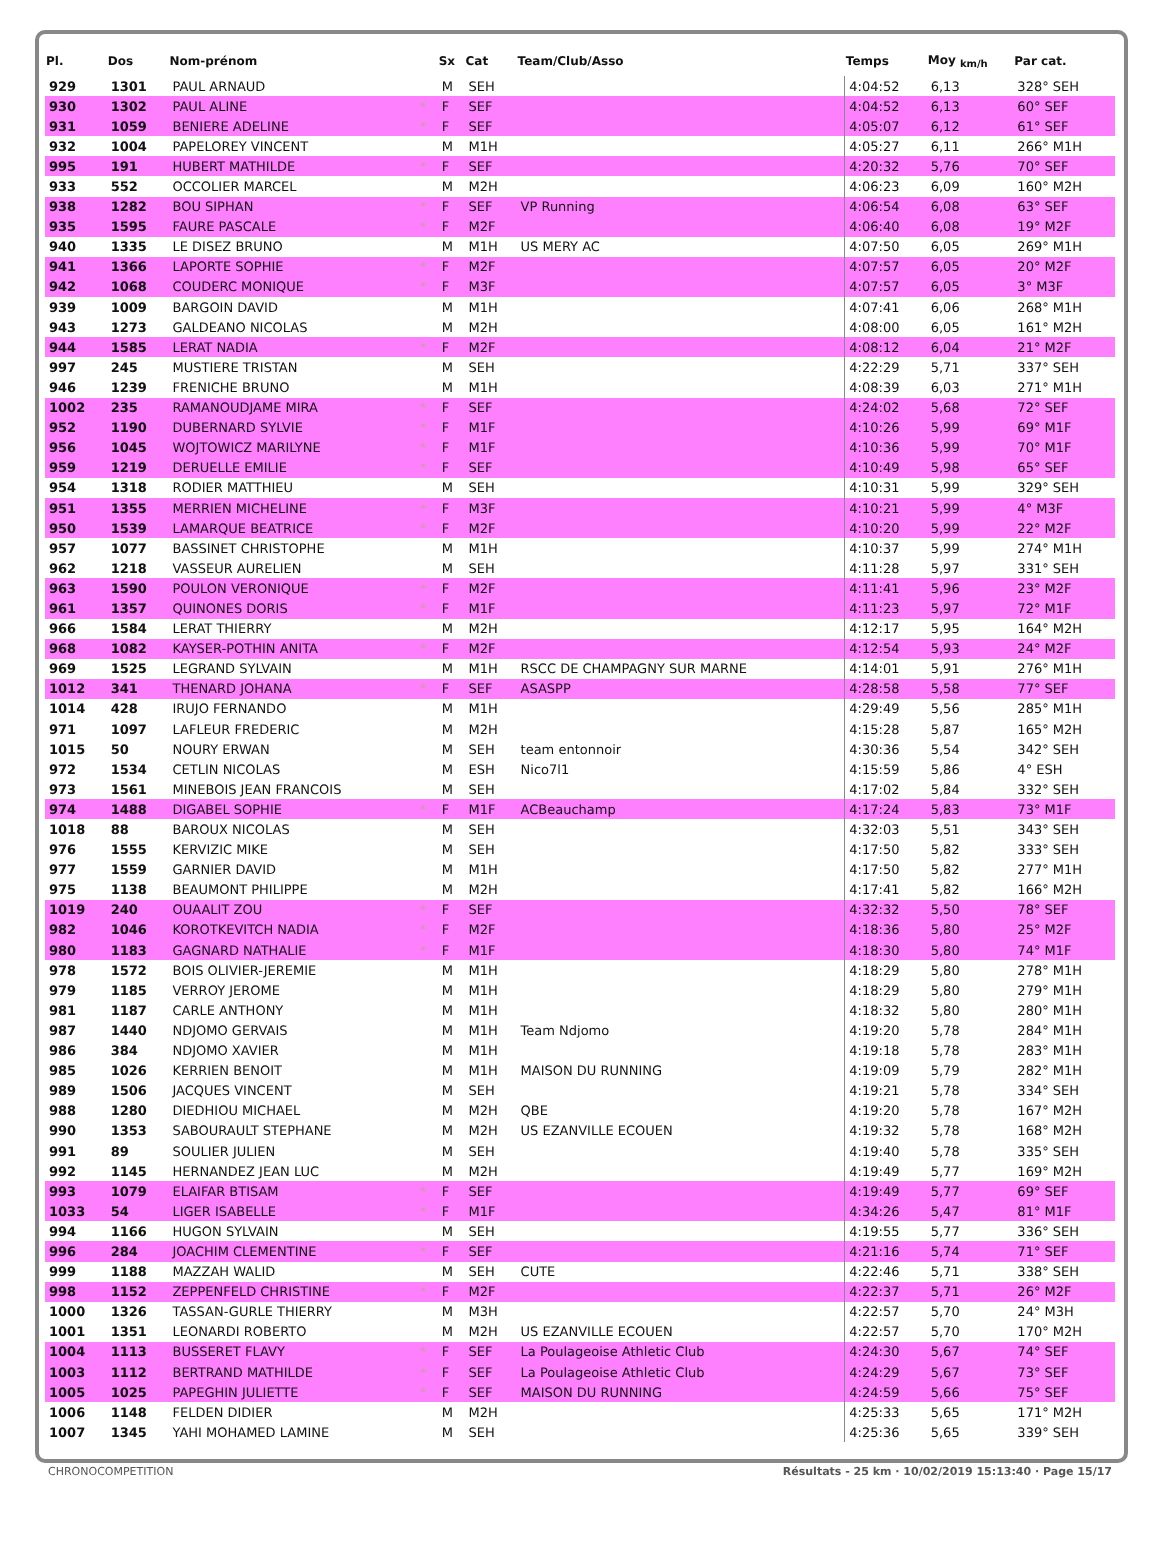| Pl. | Dos | Nom-prénom | | Sx | Cat | Team/Club/Asso | Temps | Moy <sub>km/h</sub> | Par cat. |
| --- | --- | --- | --- | --- | --- | --- | --- | --- | --- |
| 929 | 1301 | PAUL ARNAUD | | M | SEH | | 4:04:52 | 6,13 | 328° SEH |
| 930 | 1302 | PAUL ALINE | * | F | SEF | | 4:04:52 | 6,13 | 60° SEF |
| 931 | 1059 | BENIERE ADELINE | * | F | SEF | | 4:05:07 | 6,12 | 61° SEF |
| 932 | 1004 | PAPELOREY VINCENT | | M | M1H | | 4:05:27 | 6,11 | 266° M1H |
| 995 | 191 | HUBERT MATHILDE | * | F | SEF | | 4:20:32 | 5,76 | 70° SEF |
| 933 | 552 | OCCOLIER MARCEL | | M | M2H | | 4:06:23 | 6,09 | 160° M2H |
| 938 | 1282 | BOU SIPHAN | * | F | SEF | VP Running | 4:06:54 | 6,08 | 63° SEF |
| 935 | 1595 | FAURE PASCALE | * | F | M2F | | 4:06:40 | 6,08 | 19° M2F |
| 940 | 1335 | LE DISEZ BRUNO | | M | M1H | US MERY AC | 4:07:50 | 6,05 | 269° M1H |
| 941 | 1366 | LAPORTE SOPHIE | * | F | M2F | | 4:07:57 | 6,05 | 20° M2F |
| 942 | 1068 | COUDERC MONIQUE | * | F | M3F | | 4:07:57 | 6,05 | 3° M3F |
| 939 | 1009 | BARGOIN DAVID | | M | M1H | | 4:07:41 | 6,06 | 268° M1H |
| 943 | 1273 | GALDEANO NICOLAS | | M | M2H | | 4:08:00 | 6,05 | 161° M2H |
| 944 | 1585 | LERAT NADIA | * | F | M2F | | 4:08:12 | 6,04 | 21° M2F |
| 997 | 245 | MUSTIERE TRISTAN | | M | SEH | | 4:22:29 | 5,71 | 337° SEH |
| 946 | 1239 | FRENICHE BRUNO | | M | M1H | | 4:08:39 | 6,03 | 271° M1H |
| 1002 | 235 | RAMANOUDJAME MIRA | * | F | SEF | | 4:24:02 | 5,68 | 72° SEF |
| 952 | 1190 | DUBERNARD SYLVIE | * | F | M1F | | 4:10:26 | 5,99 | 69° M1F |
| 956 | 1045 | WOJTOWICZ MARILYNE | * | F | M1F | | 4:10:36 | 5,99 | 70° M1F |
| 959 | 1219 | DERUELLE EMILIE | * | F | SEF | | 4:10:49 | 5,98 | 65° SEF |
| 954 | 1318 | RODIER MATTHIEU | | M | SEH | | 4:10:31 | 5,99 | 329° SEH |
| 951 | 1355 | MERRIEN MICHELINE | * | F | M3F | | 4:10:21 | 5,99 | 4° M3F |
| 950 | 1539 | LAMARQUE BEATRICE | * | F | M2F | | 4:10:20 | 5,99 | 22° M2F |
| 957 | 1077 | BASSINET CHRISTOPHE | | M | M1H | | 4:10:37 | 5,99 | 274° M1H |
| 962 | 1218 | VASSEUR AURELIEN | | M | SEH | | 4:11:28 | 5,97 | 331° SEH |
| 963 | 1590 | POULON VERONIQUE | * | F | M2F | | 4:11:41 | 5,96 | 23° M2F |
| 961 | 1357 | QUINONES DORIS | * | F | M1F | | 4:11:23 | 5,97 | 72° M1F |
| 966 | 1584 | LERAT THIERRY | | M | M2H | | 4:12:17 | 5,95 | 164° M2H |
| 968 | 1082 | KAYSER-POTHIN ANITA | * | F | M2F | | 4:12:54 | 5,93 | 24° M2F |
| 969 | 1525 | LEGRAND SYLVAIN | | M | M1H | RSCC DE CHAMPAGNY SUR MARNE | 4:14:01 | 5,91 | 276° M1H |
| 1012 | 341 | THENARD JOHANA | * | F | SEF | ASASPP | 4:28:58 | 5,58 | 77° SEF |
| 1014 | 428 | IRUJO FERNANDO | | M | M1H | | 4:29:49 | 5,56 | 285° M1H |
| 971 | 1097 | LAFLEUR FREDERIC | | M | M2H | | 4:15:28 | 5,87 | 165° M2H |
| 1015 | 50 | NOURY ERWAN | | M | SEH | team entonnoir | 4:30:36 | 5,54 | 342° SEH |
| 972 | 1534 | CETLIN NICOLAS | | M | ESH | Nico7l1 | 4:15:59 | 5,86 | 4° ESH |
| 973 | 1561 | MINEBOIS JEAN FRANCOIS | | M | SEH | | 4:17:02 | 5,84 | 332° SEH |
| 974 | 1488 | DIGABEL SOPHIE | * | F | M1F | ACBeauchamp | 4:17:24 | 5,83 | 73° M1F |
| 1018 | 88 | BAROUX NICOLAS | | M | SEH | | 4:32:03 | 5,51 | 343° SEH |
| 976 | 1555 | KERVIZIC MIKE | | M | SEH | | 4:17:50 | 5,82 | 333° SEH |
| 977 | 1559 | GARNIER DAVID | | M | M1H | | 4:17:50 | 5,82 | 277° M1H |
| 975 | 1138 | BEAUMONT PHILIPPE | | M | M2H | | 4:17:41 | 5,82 | 166° M2H |
| 1019 | 240 | OUAALIT ZOU | * | F | SEF | | 4:32:32 | 5,50 | 78° SEF |
| 982 | 1046 | KOROTKEVITCH NADIA | * | F | M2F | | 4:18:36 | 5,80 | 25° M2F |
| 980 | 1183 | GAGNARD NATHALIE | * | F | M1F | | 4:18:30 | 5,80 | 74° M1F |
| 978 | 1572 | BOIS OLIVIER-JEREMIE | | M | M1H | | 4:18:29 | 5,80 | 278° M1H |
| 979 | 1185 | VERROY JEROME | | M | M1H | | 4:18:29 | 5,80 | 279° M1H |
| 981 | 1187 | CARLE ANTHONY | | M | M1H | | 4:18:32 | 5,80 | 280° M1H |
| 987 | 1440 | NDJOMO GERVAIS | | M | M1H | Team Ndjomo | 4:19:20 | 5,78 | 284° M1H |
| 986 | 384 | NDJOMO XAVIER | | M | M1H | | 4:19:18 | 5,78 | 283° M1H |
| 985 | 1026 | KERRIEN BENOIT | | M | M1H | MAISON DU RUNNING | 4:19:09 | 5,79 | 282° M1H |
| 989 | 1506 | JACQUES VINCENT | | M | SEH | | 4:19:21 | 5,78 | 334° SEH |
| 988 | 1280 | DIEDHIOU MICHAEL | | M | M2H | QBE | 4:19:20 | 5,78 | 167° M2H |
| 990 | 1353 | SABOURAULT STEPHANE | | M | M2H | US EZANVILLE ECOUEN | 4:19:32 | 5,78 | 168° M2H |
| 991 | 89 | SOULIER JULIEN | | M | SEH | | 4:19:40 | 5,78 | 335° SEH |
| 992 | 1145 | HERNANDEZ JEAN LUC | | M | M2H | | 4:19:49 | 5,77 | 169° M2H |
| 993 | 1079 | ELAIFAR BTISAM | * | F | SEF | | 4:19:49 | 5,77 | 69° SEF |
| 1033 | 54 | LIGER ISABELLE | * | F | M1F | | 4:34:26 | 5,47 | 81° M1F |
| 994 | 1166 | HUGON SYLVAIN | | M | SEH | | 4:19:55 | 5,77 | 336° SEH |
| 996 | 284 | JOACHIM CLEMENTINE | * | F | SEF | | 4:21:16 | 5,74 | 71° SEF |
| 999 | 1188 | MAZZAH WALID | | M | SEH | CUTE | 4:22:46 | 5,71 | 338° SEH |
| 998 | 1152 | ZEPPENFELD CHRISTINE | * | F | M2F | | 4:22:37 | 5,71 | 26° M2F |
| 1000 | 1326 | TASSAN-GURLE THIERRY | | M | M3H | | 4:22:57 | 5,70 | 24° M3H |
| 1001 | 1351 | LEONARDI ROBERTO | | M | M2H | US EZANVILLE ECOUEN | 4:22:57 | 5,70 | 170° M2H |
| 1004 | 1113 | BUSSERET FLAVY | * | F | SEF | La Poulageoise Athletic Club | 4:24:30 | 5,67 | 74° SEF |
| 1003 | 1112 | BERTRAND MATHILDE | * | F | SEF | La Poulageoise Athletic Club | 4:24:29 | 5,67 | 73° SEF |
| 1005 | 1025 | PAPEGHIN JULIETTE | * | F | SEF | MAISON DU RUNNING | 4:24:59 | 5,66 | 75° SEF |
| 1006 | 1148 | FELDEN DIDIER | | M | M2H | | 4:25:33 | 5,65 | 171° M2H |
| 1007 | 1345 | YAHI MOHAMED LAMINE | | M | SEH | | 4:25:36 | 5,65 | 339° SEH |
CHRONOCOMPETITION Résultats - 25 km · 10/02/2019 15:13:40 · Page 15/17